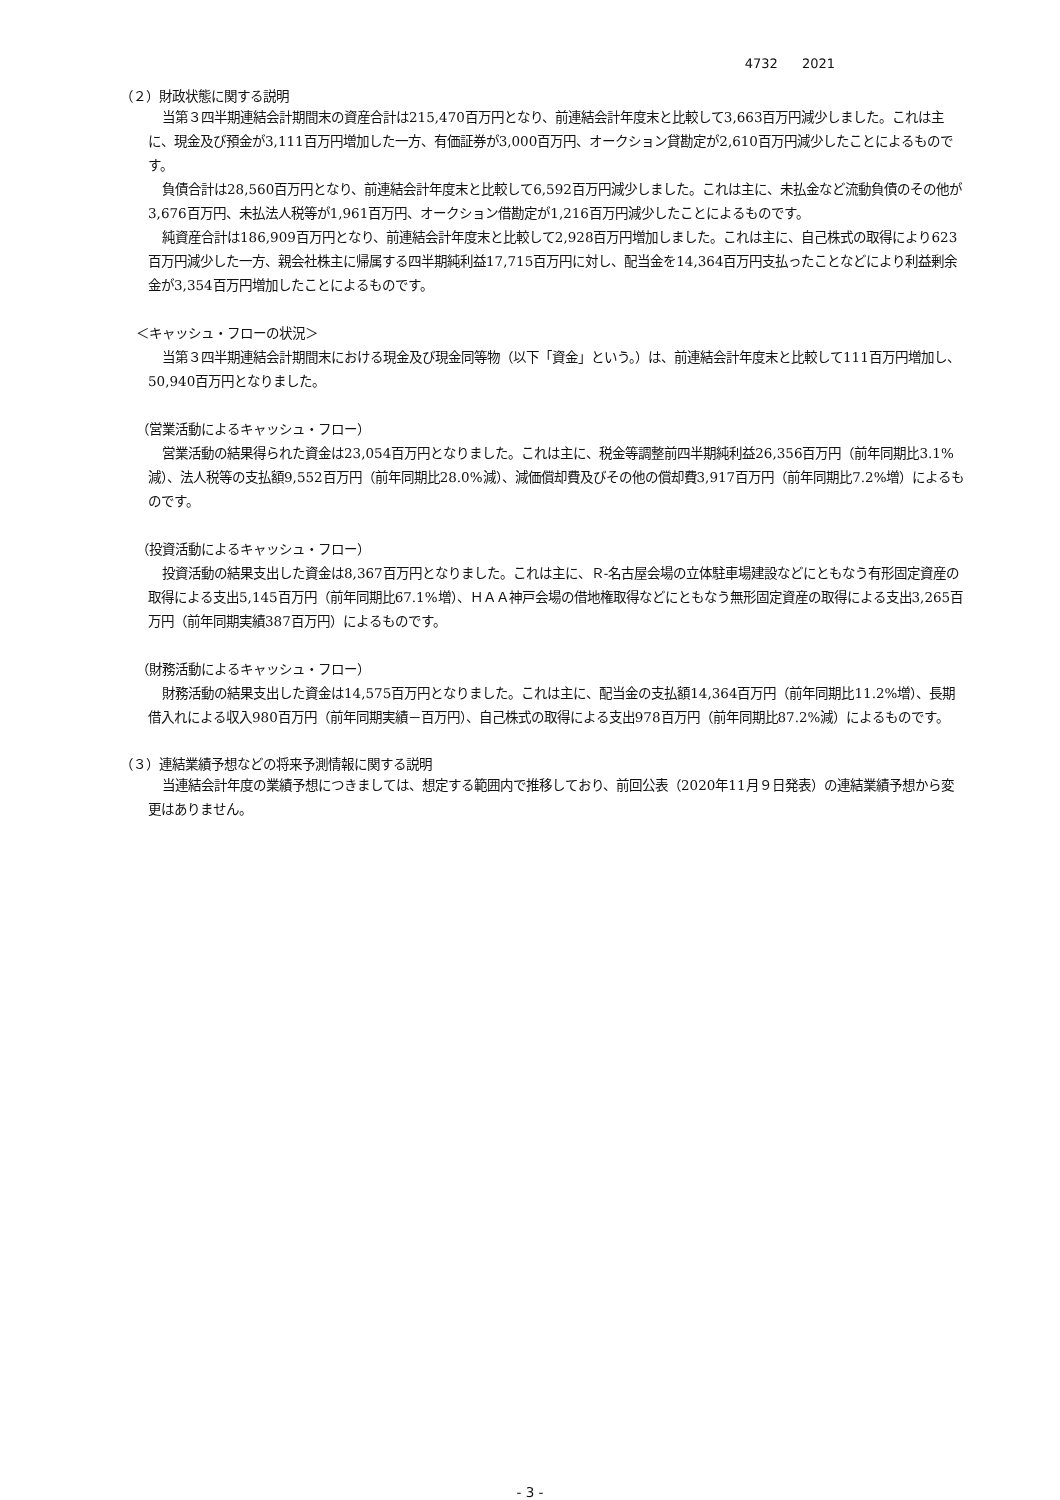4732 2021
（２）財政状態に関する説明
当第３四半期連結会計期間末の資産合計は215,470百万円となり、前連結会計年度末と比較して3,663百万円減少しました。これは主に、現金及び預金が3,111百万円増加した一方、有価証券が3,000百万円、オークション貸勘定が2,610百万円減少したことによるものです。
負債合計は28,560百万円となり、前連結会計年度末と比較して6,592百万円減少しました。これは主に、未払金など流動負債のその他が3,676百万円、未払法人税等が1,961百万円、オークション借勘定が1,216百万円減少したことによるものです。
純資産合計は186,909百万円となり、前連結会計年度末と比較して2,928百万円増加しました。これは主に、自己株式の取得により623百万円減少した一方、親会社株主に帰属する四半期純利益17,715百万円に対し、配当金を14,364百万円支払ったことなどにより利益剰余金が3,354百万円増加したことによるものです。
＜キャッシュ・フローの状況＞
当第３四半期連結会計期間末における現金及び現金同等物（以下「資金」という。）は、前連結会計年度末と比較して111百万円増加し、50,940百万円となりました。
（営業活動によるキャッシュ・フロー）
営業活動の結果得られた資金は23,054百万円となりました。これは主に、税金等調整前四半期純利益26,356百万円（前年同期比3.1%減）、法人税等の支払額9,552百万円（前年同期比28.0%減）、減価償却費及びその他の償却費3,917百万円（前年同期比7.2%増）によるものです。
（投資活動によるキャッシュ・フロー）
投資活動の結果支出した資金は8,367百万円となりました。これは主に、Ｒ-名古屋会場の立体駐車場建設などにともなう有形固定資産の取得による支出5,145百万円（前年同期比67.1%増）、ＨＡＡ神戸会場の借地権取得などにともなう無形固定資産の取得による支出3,265百万円（前年同期実績387百万円）によるものです。
（財務活動によるキャッシュ・フロー）
財務活動の結果支出した資金は14,575百万円となりました。これは主に、配当金の支払額14,364百万円（前年同期比11.2%増）、長期借入れによる収入980百万円（前年同期実績－百万円）、自己株式の取得による支出978百万円（前年同期比87.2%減）によるものです。
（３）連結業績予想などの将来予測情報に関する説明
当連結会計年度の業績予想につきましては、想定する範囲内で推移しており、前回公表（2020年11月９日発表）の連結業績予想から変更はありません。
- 3 -